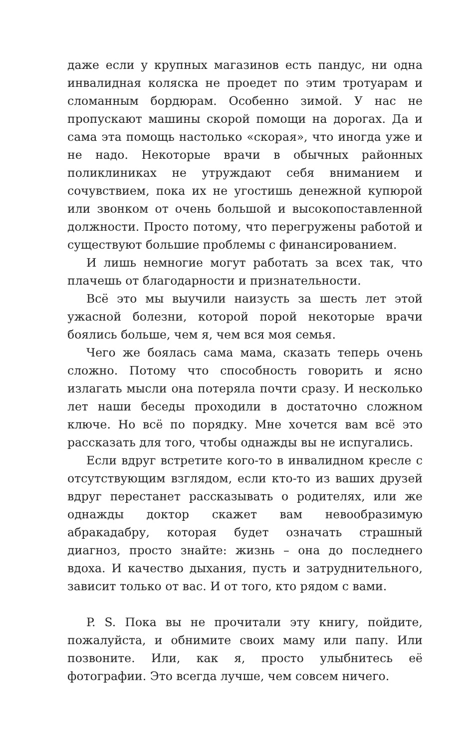даже если у крупных магазинов есть пандус, ни одна инвалидная коляска не проедет по этим тротуарам и сломанным бордюрам. Особенно зимой. У нас не пропускают машины скорой помощи на дорогах. Да и сама эта помощь настолько «скорая», что иногда уже и не надо. Некоторые врачи в обычных районных поликлиниках не утруждают себя вниманием и сочувствием, пока их не угостишь денежной купюрой или звонком от очень большой и высокопоставленной должности. Просто потому, что перегружены работой и существуют большие проблемы с финансированием.
И лишь немногие могут работать за всех так, что плачешь от благодарности и признательности.
Всё это мы выучили наизусть за шесть лет этой ужасной болезни, которой порой некоторые врачи боялись больше, чем я, чем вся моя семья.
Чего же боялась сама мама, сказать теперь очень сложно. Потому что способность говорить и ясно излагать мысли она потеряла почти сразу. И несколько лет наши беседы проходили в достаточно сложном ключе. Но всё по порядку. Мне хочется вам всё это рассказать для того, чтобы однажды вы не испугались.
Если вдруг встретите кого-то в инвалидном кресле с отсутствующим взглядом, если кто-то из ваших друзей вдруг перестанет рассказывать о родителях, или же однажды доктор скажет вам невообразимую абракадабру, которая будет означать страшный диагноз, просто знайте: жизнь – она до последнего вдоха. И качество дыхания, пусть и затруднительного, зависит только от вас. И от того, кто рядом с вами.
P. S. Пока вы не прочитали эту книгу, пойдите, пожалуйста, и обнимите своих маму или папу. Или позвоните. Или, как я, просто улыбнитесь её фотографии. Это всегда лучше, чем совсем ничего.